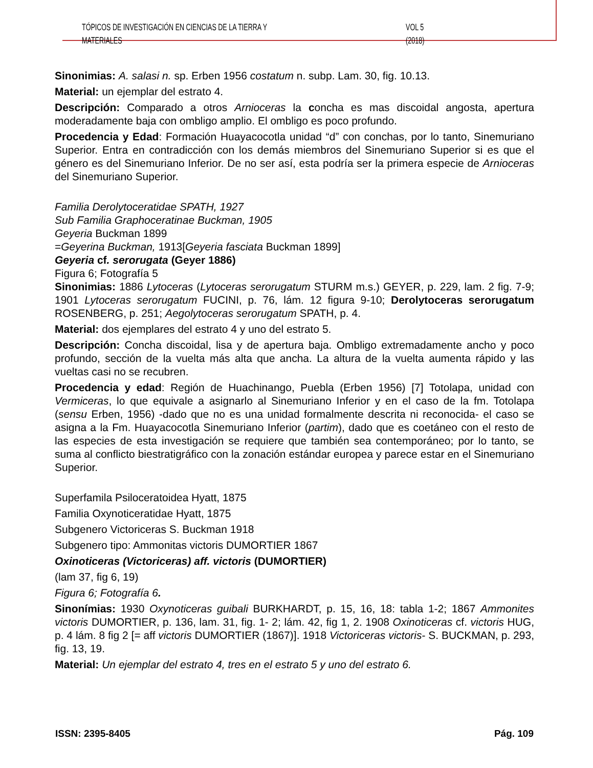TÓPICOS DE INVESTIGACIÓN EN CIENCIAS DE LA TIERRA Y MATERIALES VOL 5 (2018)
Sinonimias: A. salasi n. sp. Erben 1956 costatum n. subp. Lam. 30, fig. 10.13.
Material: un ejemplar del estrato 4.
Descripción: Comparado a otros Arnioceras la concha es mas discoidal angosta, apertura moderadamente baja con ombligo amplio. El ombligo es poco profundo.
Procedencia y Edad: Formación Huayacocotla unidad “d” con conchas, por lo tanto, Sinemuriano Superior. Entra en contradicción con los demás miembros del Sinemuriano Superior si es que el género es del Sinemuriano Inferior. De no ser así, esta podría ser la primera especie de Arnioceras del Sinemuriano Superior.
Familia Derolytoceratidae SPATH, 1927
Sub Familia Graphoceratinae Buckman, 1905
Geyeria Buckman 1899
=Geyerina Buckman, 1913[Geyeria fasciata Buckman 1899]
Geyeria cf. serorugata (Geyer 1886)
Figura 6; Fotografía 5
Sinonimias: 1886 Lytoceras (Lytoceras serorugatum STURM m.s.) GEYER, p. 229, lam. 2 fig. 7-9; 1901 Lytoceras serorugatum FUCINI, p. 76, lám. 12 figura 9-10; Derolytoceras serorugatum ROSENBERG, p. 251; Aegolytoceras serorugatum SPATH, p. 4.
Material: dos ejemplares del estrato 4 y uno del estrato 5.
Descripción: Concha discoidal, lisa y de apertura baja. Ombligo extremadamente ancho y poco profundo, sección de la vuelta más alta que ancha. La altura de la vuelta aumenta rápido y las vueltas casi no se recubren.
Procedencia y edad: Región de Huachinango, Puebla (Erben 1956) [7] Totolapa, unidad con Vermiceras, lo que equivale a asignarlo al Sinemuriano Inferior y en el caso de la fm. Totolapa (sensu Erben, 1956) -dado que no es una unidad formalmente descrita ni reconocida- el caso se asigna a la Fm. Huayacocotla Sinemuriano Inferior (partim), dado que es coetáneo con el resto de las especies de esta investigación se requiere que también sea contemporáneo; por lo tanto, se suma al conflicto biestratigráfico con la zonación estándar europea y parece estar en el Sinemuriano Superior.
Superfamila Psiloceratoidea Hyatt, 1875
Familia Oxynoticeratidae Hyatt, 1875
Subgenero Victoriceras S. Buckman 1918
Subgenero tipo: Ammonitas victoris DUMORTIER 1867
Oxinoticeras (Victoriceras) aff. victoris (DUMORTIER)
(lam 37, fig 6, 19)
Figura 6; Fotografía 6.
Sinonímias: 1930 Oxynoticeras guibali BURKHARDT, p. 15, 16, 18: tabla 1-2; 1867 Ammonites victoris DUMORTIER, p. 136, lam. 31, fig. 1- 2; lám. 42, fig 1, 2. 1908 Oxinoticeras cf. victoris HUG, p. 4 lám. 8 fig 2 [= aff victoris DUMORTIER (1867)]. 1918 Victoriceras victoris- S. BUCKMAN, p. 293, fig. 13, 19.
Material: Un ejemplar del estrato 4, tres en el estrato 5 y uno del estrato 6.
ISSN: 2395-8405 Pág. 109